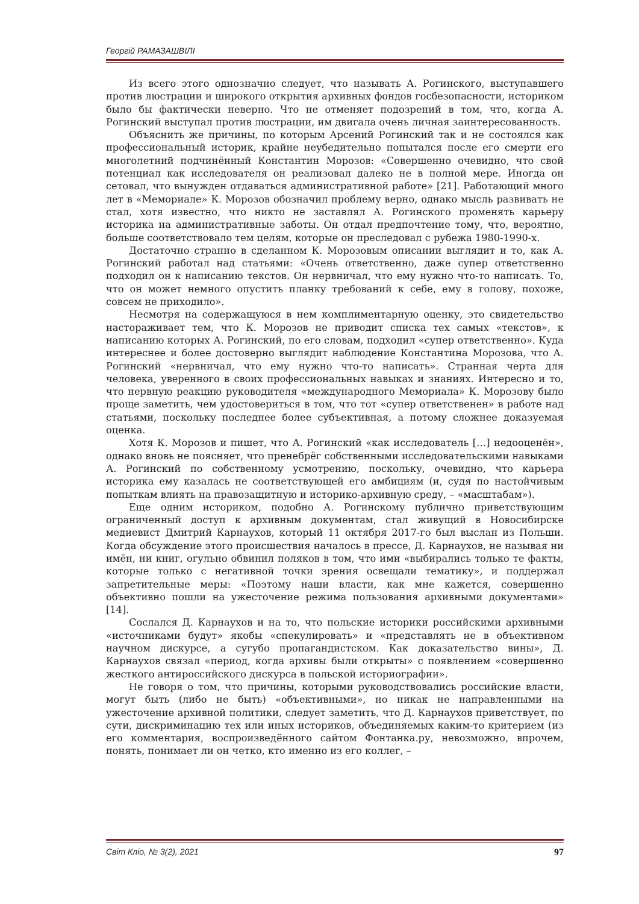Георгій РАМАЗАШВІЛІ
Из всего этого однозначно следует, что называть А. Рогинского, выступавшего против люстрации и широкого открытия архивных фондов госбезопасности, историком было бы фактически неверно. Что не отменяет подозрений в том, что, когда А. Рогинский выступал против люстрации, им двигала очень личная заинтересованность.
Объяснить же причины, по которым Арсений Рогинский так и не состоялся как профессиональный историк, крайне неубедительно попытался после его смерти его многолетний подчинённый Константин Морозов: «Совершенно очевидно, что свой потенциал как исследователя он реализовал далеко не в полной мере. Иногда он сетовал, что вынужден отдаваться административной работе» [21]. Работающий много лет в «Мемориале» К. Морозов обозначил проблему верно, однако мысль развивать не стал, хотя известно, что никто не заставлял А. Рогинского променять карьеру историка на административные заботы. Он отдал предпочтение тому, что, вероятно, больше соответствовало тем целям, которые он преследовал с рубежа 1980-1990-х.
Достаточно странно в сделанном К. Морозовым описании выглядит и то, как А. Рогинский работал над статьями: «Очень ответственно, даже супер ответственно подходил он к написанию текстов. Он нервничал, что ему нужно что-то написать. То, что он может немного опустить планку требований к себе, ему в голову, похоже, совсем не приходило».
Несмотря на содержащуюся в нем комплиментарную оценку, это свидетельство настораживает тем, что К. Морозов не приводит списка тех самых «текстов», к написанию которых А. Рогинский, по его словам, подходил «супер ответственно». Куда интереснее и более достоверно выглядит наблюдение Константина Морозова, что А. Рогинский «нервничал, что ему нужно что-то написать». Странная черта для человека, уверенного в своих профессиональных навыках и знаниях. Интересно и то, что нервную реакцию руководителя «международного Мемориала» К. Морозову было проще заметить, чем удостовериться в том, что тот «супер ответственен» в работе над статьями, поскольку последнее более субъективная, а потому сложнее доказуемая оценка.
Хотя К. Морозов и пишет, что А. Рогинский «как исследователь […] недооценён», однако вновь не поясняет, что пренебрёг собственными исследовательскими навыками А. Рогинский по собственному усмотрению, поскольку, очевидно, что карьера историка ему казалась не соответствующей его амбициям (и, судя по настойчивым попыткам влиять на правозащитную и историко-архивную среду, – «масштабам»).
Еще одним историком, подобно А. Рогинскому публично приветствующим ограниченный доступ к архивным документам, стал живущий в Новосибирске медиевист Дмитрий Карнаухов, который 11 октября 2017-го был выслан из Польши. Когда обсуждение этого происшествия началось в прессе, Д. Карнаухов, не называя ни имён, ни книг, огульно обвинил поляков в том, что ими «выбирались только те факты, которые только с негативной точки зрения освещали тематику», и поддержал запретительные меры: «Поэтому наши власти, как мне кажется, совершенно объективно пошли на ужесточение режима пользования архивными документами» [14].
Сослался Д. Карнаухов и на то, что польские историки российскими архивными «источниками будут» якобы «спекулировать» и «представлять не в объективном научном дискурсе, а сугубо пропагандистском. Как доказательство вины», Д. Карнаухов связал «период, когда архивы были открыты» с появлением «совершенно жесткого антироссийского дискурса в польской историографии».
Не говоря о том, что причины, которыми руководствовались российские власти, могут быть (либо не быть) «объективными», но никак не направленными на ужесточение архивной политики, следует заметить, что Д. Карнаухов приветствует, по сути, дискриминацию тех или иных историков, объединяемых каким-то критерием (из его комментария, воспроизведённого сайтом Фонтанка.ру, невозможно, впрочем, понять, понимает ли он четко, кто именно из его коллег, –
Світ Кліо, № 3(2), 2021 97